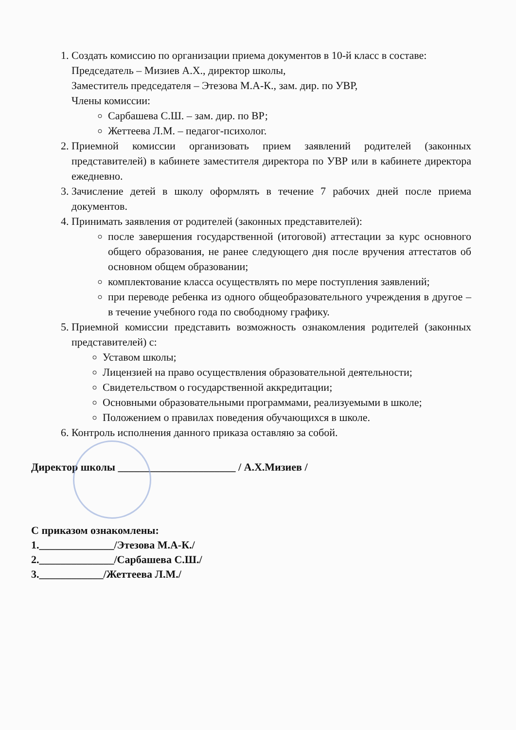1. Создать комиссию по организации приема документов в 10-й класс в составе:
Председатель – Мизиев А.Х., директор школы,
Заместитель председателя – Этезова М.А-К., зам. дир. по УВР,
Члены комиссии:
Сарбашева С.Ш. – зам. дир. по ВР;
Жеттеева Л.М. – педагог-психолог.
2. Приемной комиссии организовать прием заявлений родителей (законных представителей) в кабинете заместителя директора по УВР или в кабинете директора ежедневно.
3. Зачисление детей в школу оформлять в течение 7 рабочих дней после приема документов.
4. Принимать заявления от родителей (законных представителей):
после завершения государственной (итоговой) аттестации за курс основного общего образования, не ранее следующего дня после вручения аттестатов об основном общем образовании;
комплектование класса осуществлять по мере поступления заявлений;
при переводе ребенка из одного общеобразовательного учреждения в другое – в течение учебного года по свободному графику.
5. Приемной комиссии представить возможность ознакомления родителей (законных представителей) с:
Уставом школы;
Лицензией на право осуществления образовательной деятельности;
Свидетельством о государственной аккредитации;
Основными образовательными программами, реализуемыми в школе;
Положением о правилах поведения обучающихся в школе.
6. Контроль исполнения данного приказа оставляю за собой.
Директор школы ______________________ / А.Х.Мизиев /
С приказом ознакомлены:
1.______________/Этезова М.А-К./
2.______________/Сарбашева С.Ш./
3.____________/Жеттеева Л.М./